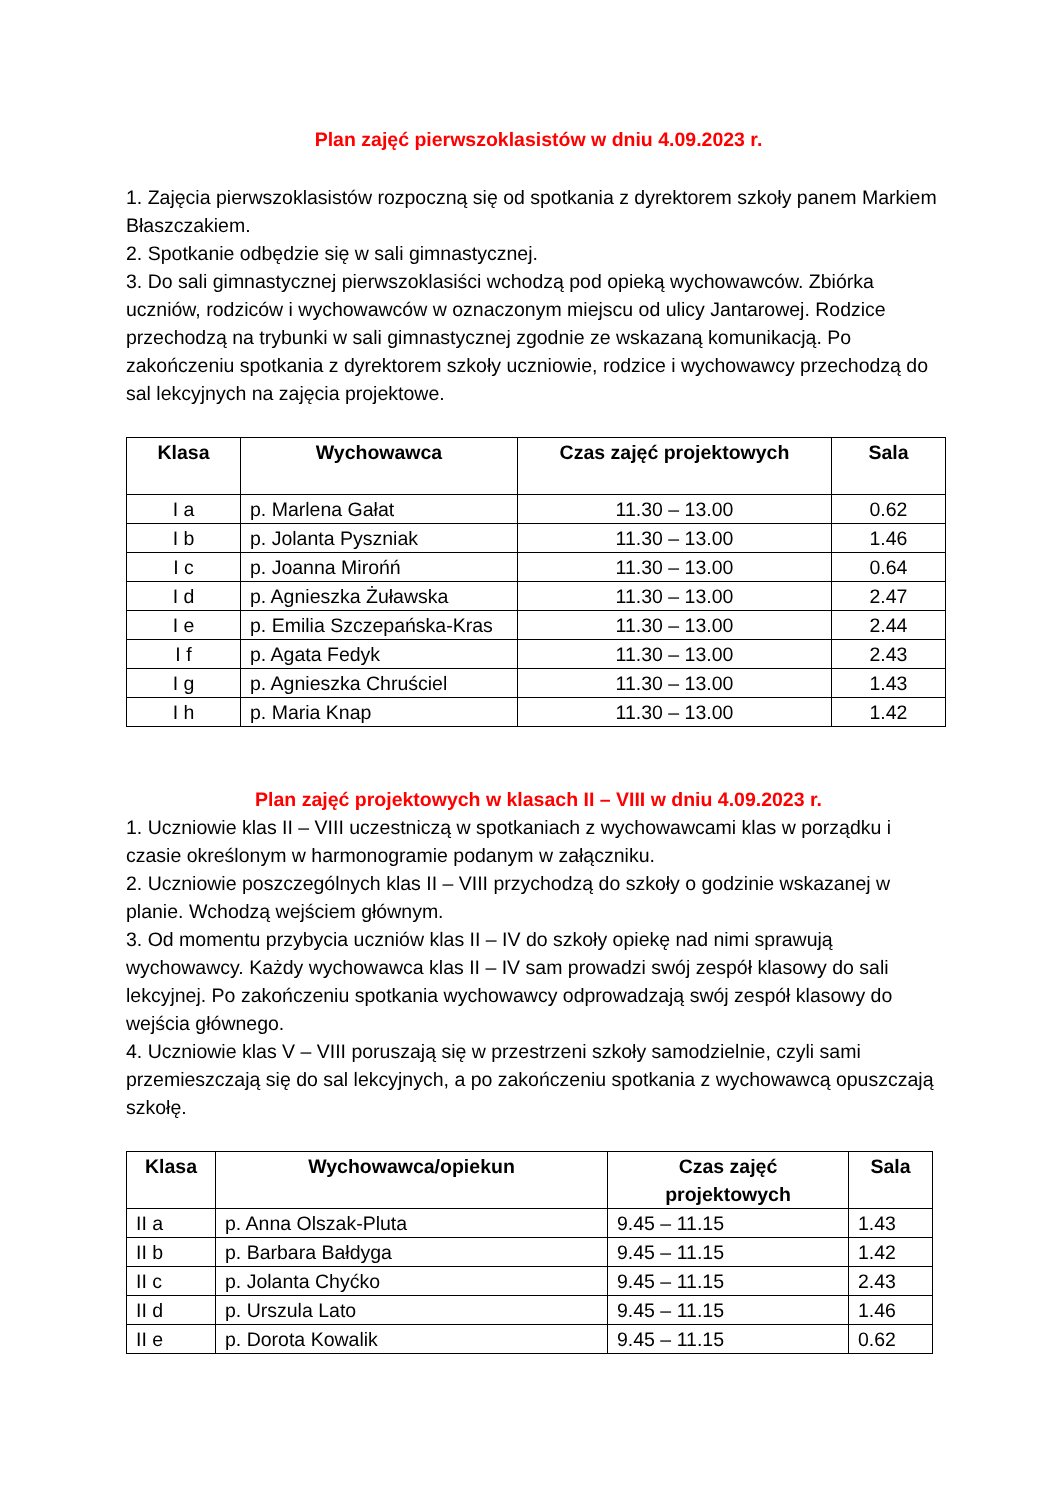Plan zajęć pierwszoklasistów w dniu 4.09.2023 r.
1. Zajęcia pierwszoklasistów rozpoczną się od spotkania z dyrektorem szkoły panem Markiem Błaszczakiem.
2. Spotkanie odbędzie się w sali gimnastycznej.
3. Do sali gimnastycznej pierwszoklasiści wchodzą pod opieką wychowawców. Zbiórka uczniów, rodziców i wychowawców w oznaczonym miejscu od ulicy Jantarowej. Rodzice przechodzą na trybunki w sali gimnastycznej zgodnie ze wskazaną komunikacją. Po zakończeniu spotkania z dyrektorem szkoły uczniowie, rodzice i wychowawcy przechodzą do sal lekcyjnych na zajęcia projektowe.
| Klasa | Wychowawca | Czas zajęć projektowych | Sala |
| --- | --- | --- | --- |
| I a | p. Marlena Gałat | 11.30 – 13.00 | 0.62 |
| I b | p. Jolanta Pyszniak | 11.30 – 13.00 | 1.46 |
| I c | p. Joanna Mirońń | 11.30 – 13.00 | 0.64 |
| I d | p. Agnieszka Żuławska | 11.30 – 13.00 | 2.47 |
| I e | p. Emilia Szczepańska-Kras | 11.30 – 13.00 | 2.44 |
| I f | p. Agata Fedyk | 11.30 – 13.00 | 2.43 |
| I g | p. Agnieszka Chruściel | 11.30 – 13.00 | 1.43 |
| I h | p. Maria Knap | 11.30 – 13.00 | 1.42 |
Plan zajęć projektowych w klasach II – VIII w dniu 4.09.2023 r.
1. Uczniowie klas II – VIII uczestniczą w spotkaniach z wychowawcami klas w porządku i czasie określonym w harmonogramie podanym w załączniku.
2. Uczniowie poszczególnych klas II – VIII przychodzą do szkoły o godzinie wskazanej w planie. Wchodzą wejściem głównym.
3. Od momentu przybycia uczniów klas II – IV do szkoły opiekę nad nimi sprawują wychowawcy. Każdy wychowawca klas II – IV sam prowadzi swój zespół klasowy do sali lekcyjnej. Po zakończeniu spotkania wychowawcy odprowadzają swój zespół klasowy do wejścia głównego.
4. Uczniowie klas V – VIII poruszają się w przestrzeni szkoły samodzielnie, czyli sami przemieszczają się do sal lekcyjnych, a po zakończeniu spotkania z wychowawcą opuszczają szkołę.
| Klasa | Wychowawca/opiekun | Czas zajęć projektowych | Sala |
| --- | --- | --- | --- |
| II a | p. Anna Olszak-Pluta | 9.45 – 11.15 | 1.43 |
| II b | p. Barbara Bałdyga | 9.45 – 11.15 | 1.42 |
| II c | p. Jolanta Chyćko | 9.45 – 11.15 | 2.43 |
| II d | p. Urszula Lato | 9.45 – 11.15 | 1.46 |
| II e | p. Dorota Kowalik | 9.45 – 11.15 | 0.62 |